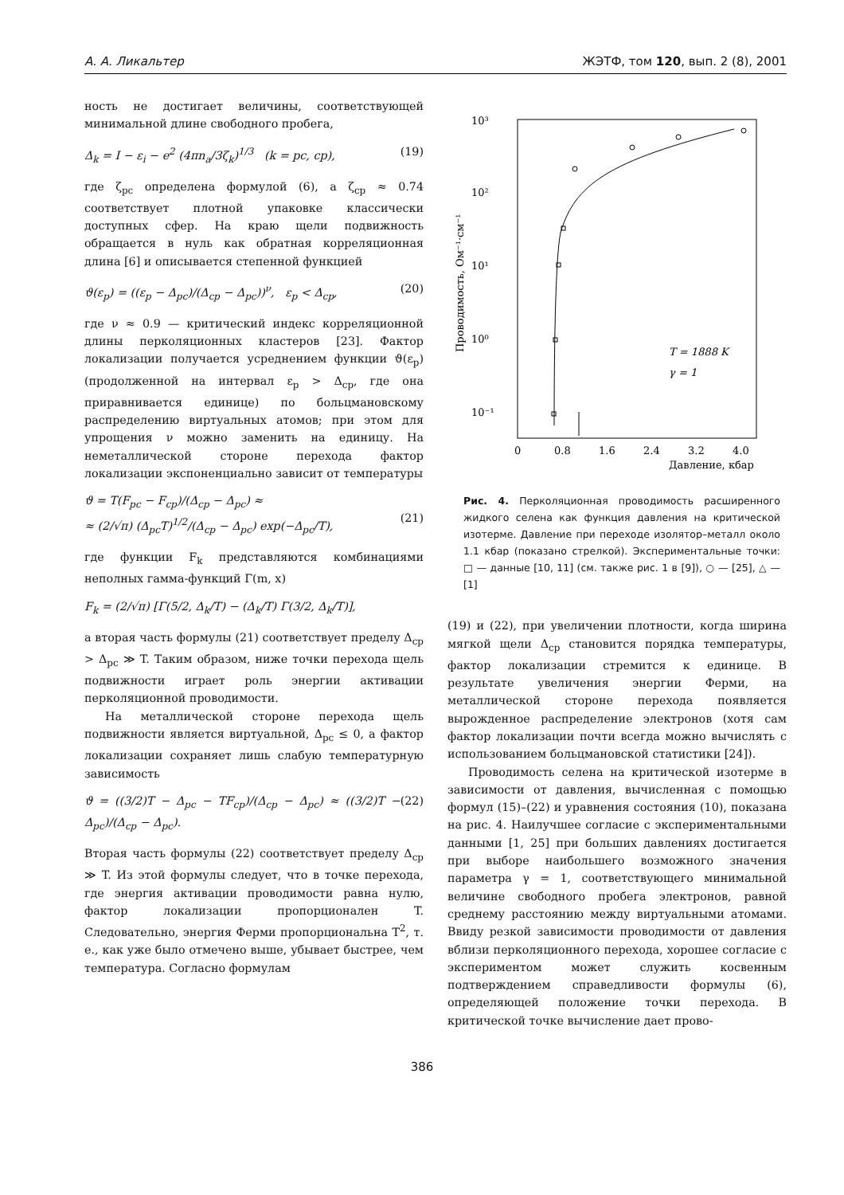А. А. Ликальтер ЖЭТФ, том 120, вып. 2 (8), 2001
ность не достигает величины, соответствующей минимальной длине свободного пробега,
Δ<sub>k</sub> = I − ε<sub>i</sub> − e<sup>2</sup> (4πn<sub>a</sub>/3ζ<sub>k</sub>)<sup>1/3</sup> (k = pc, cp), (19)
где ζ<sub>pc</sub> определена формулой (6), а ζ<sub>cp</sub> ≈ 0.74 соответствует плотной упаковке классически доступных сфер. На краю щели подвижность обращается в нуль как обратная корреляционная длина [6] и описывается степенной функцией
ϑ(ε<sub>p</sub>) = ((ε<sub>p</sub> − Δ<sub>pc</sub>)/(Δ<sub>cp</sub> − Δ<sub>pc</sub>))<sup>ν</sup>, ε<sub>p</sub> < Δ<sub>cp</sub>, (20)
где ν ≈ 0.9 — критический индекс корреляционной длины перколяционных кластеров [23]. Фактор локализации получается усреднением функции ϑ(ε<sub>p</sub>) (продолженной на интервал ε<sub>p</sub> > Δ<sub>cp</sub>, где она приравнивается единице) по больцмановскому распределению виртуальных атомов; при этом для упрощения ν можно заменить на единицу. На неметаллической стороне перехода фактор локализации экспоненциально зависит от температуры
ϑ = T(F<sub>pc</sub> − F<sub>cp</sub>)/(Δ<sub>cp</sub> − Δ<sub>pc</sub>) ≈
≈ (2/√π) (Δ<sub>pc</sub>T)<sup>1/2</sup>/(Δ<sub>cp</sub> − Δ<sub>pc</sub>) exp(−Δ<sub>pc</sub>/T),
(21)
где функции F<sub>k</sub> представляются комбинациями неполных гамма-функций Γ(m, x)
F<sub>k</sub> = (2/√π) [Γ(5/2, Δ<sub>k</sub>/T) − (Δ<sub>k</sub>/T) Γ(3/2, Δ<sub>k</sub>/T)],
а вторая часть формулы (21) соответствует пределу Δ<sub>cp</sub> > Δ<sub>pc</sub> ≫ T. Таким образом, ниже точки перехода щель подвижности играет роль энергии активации перколяционной проводимости.
На металлической стороне перехода щель подвижности является виртуальной, Δ<sub>pc</sub> ≤ 0, а фактор локализации сохраняет лишь слабую температурную зависимость
ϑ = ((3/2)T − Δ<sub>pc</sub> − TF<sub>cp</sub>)/(Δ<sub>cp</sub> − Δ<sub>pc</sub>) ≈ ((3/2)T − Δ<sub>pc</sub>)/(Δ<sub>cp</sub> − Δ<sub>pc</sub>). (22)
Вторая часть формулы (22) соответствует пределу Δ<sub>cp</sub> ≫ T. Из этой формулы следует, что в точке перехода, где энергия активации проводимости равна нулю, фактор локализации пропорционален T. Следовательно, энергия Ферми пропорциональна T<sup>2</sup>, т. е., как уже было отмечено выше, убывает быстрее, чем температура. Согласно формулам
10³
10²
10¹
10⁰
10⁻¹
0
0.8
1.6
2.4
3.2
4.0
Давление, кбар
Проводимость, Ом⁻¹·см⁻¹
T = 1888 K
γ = 1
Рис. 4. Перколяционная проводимость расширенного жидкого селена как функция давления на критической изотерме. Давление при переходе изолятор–металл около 1.1 кбар (показано стрелкой). Экспериментальные точки: □ — данные [10, 11] (см. также рис. 1 в [9]), ○ — [25], △ — [1]
(19) и (22), при увеличении плотности, когда ширина мягкой щели Δ<sub>cp</sub> становится порядка температуры, фактор локализации стремится к единице. В результате увеличения энергии Ферми, на металлической стороне перехода появляется вырожденное распределение электронов (хотя сам фактор локализации почти всегда можно вычислять с использованием больцмановской статистики [24]).
Проводимость селена на критической изотерме в зависимости от давления, вычисленная с помощью формул (15)–(22) и уравнения состояния (10), показана на рис. 4. Наилучшее согласие с экспериментальными данными [1, 25] при больших давлениях достигается при выборе наибольшего возможного значения параметра γ = 1, соответствующего минимальной величине свободного пробега электронов, равной среднему расстоянию между виртуальными атомами. Ввиду резкой зависимости проводимости от давления вблизи перколяционного перехода, хорошее согласие с экспериментом может служить косвенным подтверждением справедливости формулы (6), определяющей положение точки перехода. В критической точке вычисление дает прово-
386